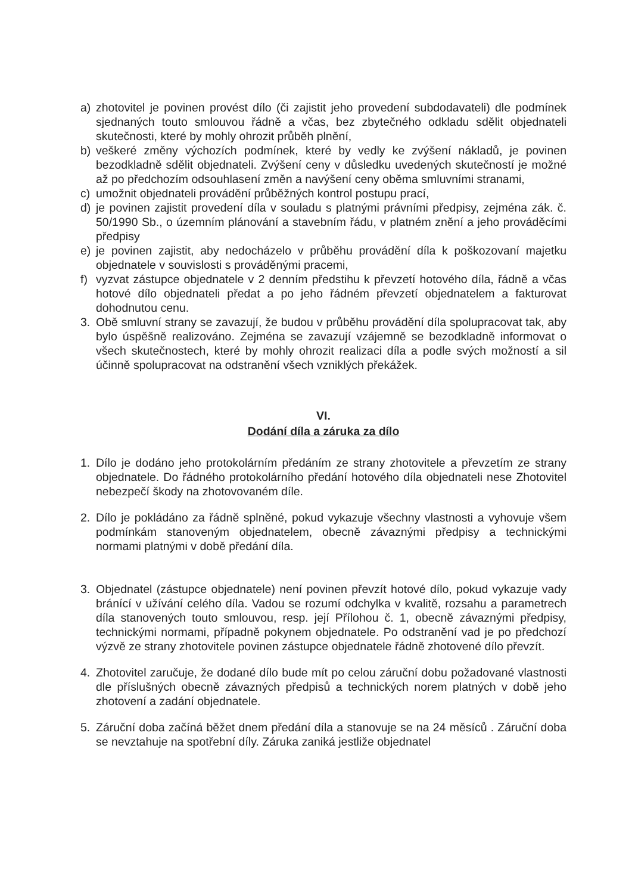a) zhotovitel je povinen provést dílo (či zajistit jeho provedení subdodavateli) dle podmínek sjednaných touto smlouvou řádně a včas, bez zbytečného odkladu sdělit objednateli skutečnosti, které by mohly ohrozit průběh plnění,
b) veškeré změny výchozích podmínek, které by vedly ke zvýšení nákladů, je povinen bezodkladně sdělit objednateli. Zvýšení ceny v důsledku uvedených skutečností je možné až po předchozím odsouhlasení změn a navýšení ceny oběma smluvními stranami,
c) umožnit objednateli provádění průběžných kontrol postupu prací,
d) je povinen zajistit provedení díla v souladu s platnými právními předpisy, zejména zák. č. 50/1990 Sb., o územním plánování a stavebním řádu, v platném znění a jeho prováděcími předpisy
e) je povinen zajistit, aby nedocházelo v průběhu provádění díla k poškozovaní majetku objednatele v souvislosti s prováděnými pracemi,
f) vyzvat zástupce objednatele v 2 denním předstihu k převzetí hotového díla, řádně a včas hotové dílo objednateli předat a po jeho řádném převzetí objednatelem a fakturovat dohodnutou cenu.
3. Obě smluvní strany se zavazují, že budou v průběhu provádění díla spolupracovat tak, aby bylo úspěšně realizováno. Zejména se zavazují vzájemně se bezodkladně informovat o všech skutečnostech, které by mohly ohrozit realizaci díla a podle svých možností a sil účinně spolupracovat na odstranění všech vzniklých překážek.
VI.
Dodání díla a záruka za dílo
1. Dílo je dodáno jeho protokolárním předáním ze strany zhotovitele a převzetím ze strany objednatele. Do řádného protokolárního předání hotového díla objednateli nese Zhotovitel nebezpečí škody na zhotovovaném díle.
2. Dílo je pokládáno za řádně splněné, pokud vykazuje všechny vlastnosti a vyhovuje všem podmínkám stanoveným objednatelem, obecně závaznými předpisy a technickými normami platnými v době předání díla.
3. Objednatel (zástupce objednatele) není povinen převzít hotové dílo, pokud vykazuje vady bránící v užívání celého díla. Vadou se rozumí odchylka v kvalitě, rozsahu a parametrech díla stanovených touto smlouvou, resp. její Přílohou č. 1, obecně závaznými předpisy, technickými normami, případně pokynem objednatele. Po odstranění vad je po předchozí výzvě ze strany zhotovitele povinen zástupce objednatele řádně zhotovené dílo převzít.
4. Zhotovitel zaručuje, že dodané dílo bude mít po celou záruční dobu požadované vlastnosti dle příslušných obecně závazných předpisů a technických norem platných v době jeho zhotovení a zadání objednatele.
5. Záruční doba začíná běžet dnem předání díla a stanovuje se na 24 měsíců . Záruční doba se nevztahuje na spotřební díly. Záruka zaniká jestliže objednatel